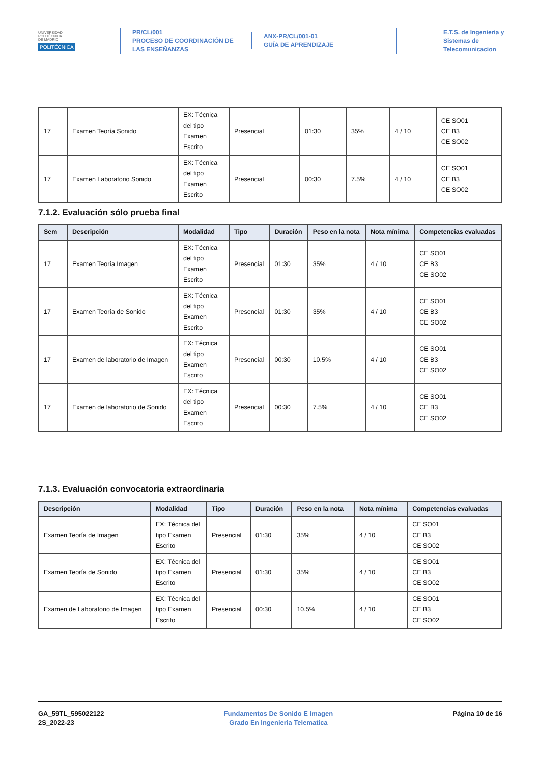UNIVERSIDAD
POLITÉCNICA
DE MADRID
POLITÉCNICA
PR/CL/001
PROCESO DE COORDINACIÓN DE
LAS ENSEÑANZAS
ANX-PR/CL/001-01
GUÍA DE APRENDIZAJE
E.T.S. de Ingenieria y
Sistemas de
Telecomunicacion
| 17 | Examen Teoría Sonido | EX: Técnica del tipo Examen Escrito | Presencial | 01:30 | 35% | 4 / 10 | CE SO01 CE B3 CE SO02 |
| 17 | Examen Laboratorio Sonido | EX: Técnica del tipo Examen Escrito | Presencial | 00:30 | 7.5% | 4 / 10 | CE SO01 CE B3 CE SO02 |
7.1.2. Evaluación sólo prueba final
| Sem | Descripción | Modalidad | Tipo | Duración | Peso en la nota | Nota mínima | Competencias evaluadas |
| --- | --- | --- | --- | --- | --- | --- | --- |
| 17 | Examen Teoría Imagen | EX: Técnica del tipo Examen Escrito | Presencial | 01:30 | 35% | 4 / 10 | CE SO01 CE B3 CE SO02 |
| 17 | Examen Teoría de Sonido | EX: Técnica del tipo Examen Escrito | Presencial | 01:30 | 35% | 4 / 10 | CE SO01 CE B3 CE SO02 |
| 17 | Examen de laboratorio de Imagen | EX: Técnica del tipo Examen Escrito | Presencial | 00:30 | 10.5% | 4 / 10 | CE SO01 CE B3 CE SO02 |
| 17 | Examen de laboratorio de Sonido | EX: Técnica del tipo Examen Escrito | Presencial | 00:30 | 7.5% | 4 / 10 | CE SO01 CE B3 CE SO02 |
7.1.3. Evaluación convocatoria extraordinaria
| Descripción | Modalidad | Tipo | Duración | Peso en la nota | Nota mínima | Competencias evaluadas |
| --- | --- | --- | --- | --- | --- | --- |
| Examen Teoría de Imagen | EX: Técnica del tipo Examen Escrito | Presencial | 01:30 | 35% | 4 / 10 | CE SO01 CE B3 CE SO02 |
| Examen Teoría de Sonido | EX: Técnica del tipo Examen Escrito | Presencial | 01:30 | 35% | 4 / 10 | CE SO01 CE B3 CE SO02 |
| Examen de Laboratorio de Imagen | EX: Técnica del tipo Examen Escrito | Presencial | 00:30 | 10.5% | 4 / 10 | CE SO01 CE B3 CE SO02 |
GA_59TL_595022122
2S_2022-23
Fundamentos De Sonido E Imagen
Grado En Ingenieria Telematica
Página 10 de 16